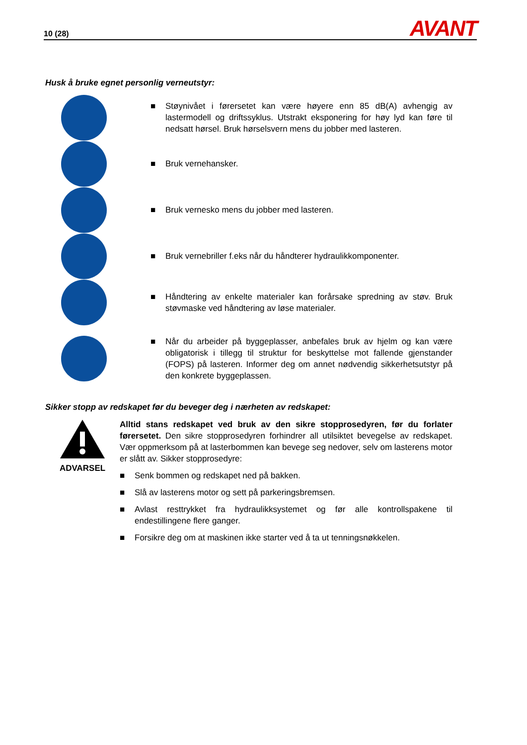10 (28) AVANT
Husk å bruke egnet personlig verneutstyr:
■ Støynivået i førersetet kan være høyere enn 85 dB(A) avhengig av lastermodell og driftssyklus. Utstrakt eksponering for høy lyd kan føre til nedsatt hørsel. Bruk hørselsvern mens du jobber med lasteren.
■ Bruk vernehansker.
■ Bruk vernesko mens du jobber med lasteren.
■ Bruk vernebriller f.eks når du håndterer hydraulikkomponenter.
■ Håndtering av enkelte materialer kan forårsake spredning av støv. Bruk støvmaske ved håndtering av løse materialer.
■ Når du arbeider på byggeplasser, anbefales bruk av hjelm og kan være obligatorisk i tillegg til struktur for beskyttelse mot fallende gjenstander (FOPS) på lasteren. Informer deg om annet nødvendig sikkerhetsutstyr på den konkrete byggeplassen.
Sikker stopp av redskapet før du beveger deg i nærheten av redskapet:
ADVARSEL Alltid stans redskapet ved bruk av den sikre stopprosedyren, før du forlater førersetet. Den sikre stopprosedyren forhindrer all utilsiktet bevegelse av redskapet. Vær oppmerksom på at lasterbommen kan bevege seg nedover, selv om lasterens motor er slått av. Sikker stopprosedyre:
■ Senk bommen og redskapet ned på bakken.
■ Slå av lasterens motor og sett på parkeringsbremsen.
■ Avlast resttrykket fra hydraulikksystemet og før alle kontrollspakene til endestillingene flere ganger.
■ Forsikre deg om at maskinen ikke starter ved å ta ut tenningsnøkkelen.